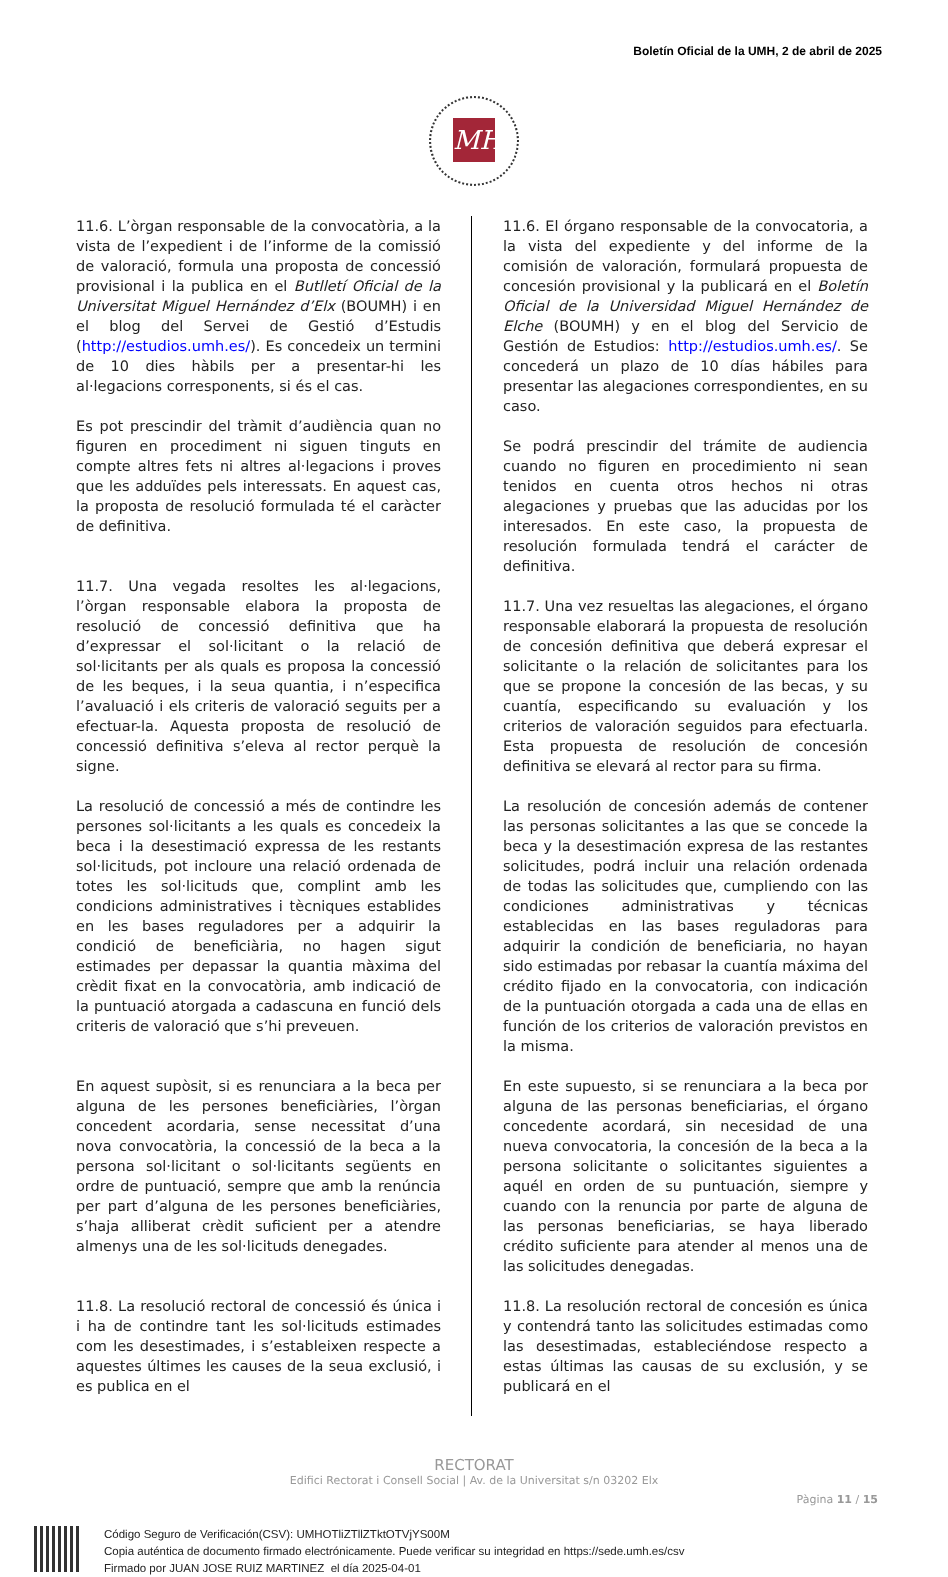Boletín Oficial de la UMH, 2 de abril de 2025
MH
11.6. L’òrgan responsable de la convocatòria, a la vista de l’expedient i de l’informe de la comissió de valoració, formula una proposta de concessió provisional i la publica en el Butlletí Oficial de la Universitat Miguel Hernández d’Elx (BOUMH) i en el blog del Servei de Gestió d’Estudis (http://estudios.umh.es/). Es concedeix un termini de 10 dies hàbils per a presentar-hi les al·legacions corresponents, si és el cas.
Es pot prescindir del tràmit d’audiència quan no figuren en procediment ni siguen tinguts en compte altres fets ni altres al·legacions i proves que les adduïdes pels interessats. En aquest cas, la proposta de resolució formulada té el caràcter de definitiva.
11.7. Una vegada resoltes les al·legacions, l’òrgan responsable elabora la proposta de resolució de concessió definitiva que ha d’expressar el sol·licitant o la relació de sol·licitants per als quals es proposa la concessió de les beques, i la seua quantia, i n’especifica l’avaluació i els criteris de valoració seguits per a efectuar-la. Aquesta proposta de resolució de concessió definitiva s’eleva al rector perquè la signe.
La resolució de concessió a més de contindre les persones sol·licitants a les quals es concedeix la beca i la desestimació expressa de les restants sol·licituds, pot incloure una relació ordenada de totes les sol·licituds que, complint amb les condicions administratives i tècniques establides en les bases reguladores per a adquirir la condició de beneficiària, no hagen sigut estimades per depassar la quantia màxima del crèdit fixat en la convocatòria, amb indicació de la puntuació atorgada a cadascuna en funció dels criteris de valoració que s’hi preveuen.
En aquest supòsit, si es renunciara a la beca per alguna de les persones beneficiàries, l’òrgan concedent acordaria, sense necessitat d’una nova convocatòria, la concessió de la beca a la persona sol·licitant o sol·licitants següents en ordre de puntuació, sempre que amb la renúncia per part d’alguna de les persones beneficiàries, s’haja alliberat crèdit suficient per a atendre almenys una de les sol·licituds denegades.
11.8. La resolució rectoral de concessió és única i i ha de contindre tant les sol·licituds estimades com les desestimades, i s’estableixen respecte a aquestes últimes les causes de la seua exclusió, i es publica en el
11.6. El órgano responsable de la convocatoria, a la vista del expediente y del informe de la comisión de valoración, formulará propuesta de concesión provisional y la publicará en el Boletín Oficial de la Universidad Miguel Hernández de Elche (BOUMH) y en el blog del Servicio de Gestión de Estudios: http://estudios.umh.es/. Se concederá un plazo de 10 días hábiles para presentar las alegaciones correspondientes, en su caso.
Se podrá prescindir del trámite de audiencia cuando no figuren en procedimiento ni sean tenidos en cuenta otros hechos ni otras alegaciones y pruebas que las aducidas por los interesados. En este caso, la propuesta de resolución formulada tendrá el carácter de definitiva.
11.7. Una vez resueltas las alegaciones, el órgano responsable elaborará la propuesta de resolución de concesión definitiva que deberá expresar el solicitante o la relación de solicitantes para los que se propone la concesión de las becas, y su cuantía, especificando su evaluación y los criterios de valoración seguidos para efectuarla. Esta propuesta de resolución de concesión definitiva se elevará al rector para su firma.
La resolución de concesión además de contener las personas solicitantes a las que se concede la beca y la desestimación expresa de las restantes solicitudes, podrá incluir una relación ordenada de todas las solicitudes que, cumpliendo con las condiciones administrativas y técnicas establecidas en las bases reguladoras para adquirir la condición de beneficiaria, no hayan sido estimadas por rebasar la cuantía máxima del crédito fijado en la convocatoria, con indicación de la puntuación otorgada a cada una de ellas en función de los criterios de valoración previstos en la misma.
En este supuesto, si se renunciara a la beca por alguna de las personas beneficiarias, el órgano concedente acordará, sin necesidad de una nueva convocatoria, la concesión de la beca a la persona solicitante o solicitantes siguientes a aquél en orden de su puntuación, siempre y cuando con la renuncia por parte de alguna de las personas beneficiarias, se haya liberado crédito suficiente para atender al menos una de las solicitudes denegadas.
11.8. La resolución rectoral de concesión es única y contendrá tanto las solicitudes estimadas como las desestimadas, estableciéndose respecto a estas últimas las causas de su exclusión, y se publicará en el
RECTORAT
Edifici Rectorat i Consell Social | Av. de la Universitat s/n 03202 Elx
Pàgina 11 / 15
Código Seguro de Verificación(CSV): UMHOTliZTllZTktOTVjYS00M
Copia auténtica de documento firmado electrónicamente. Puede verificar su integridad en https://sede.umh.es/csv
Firmado por JUAN JOSE RUIZ MARTINEZ el día 2025-04-01